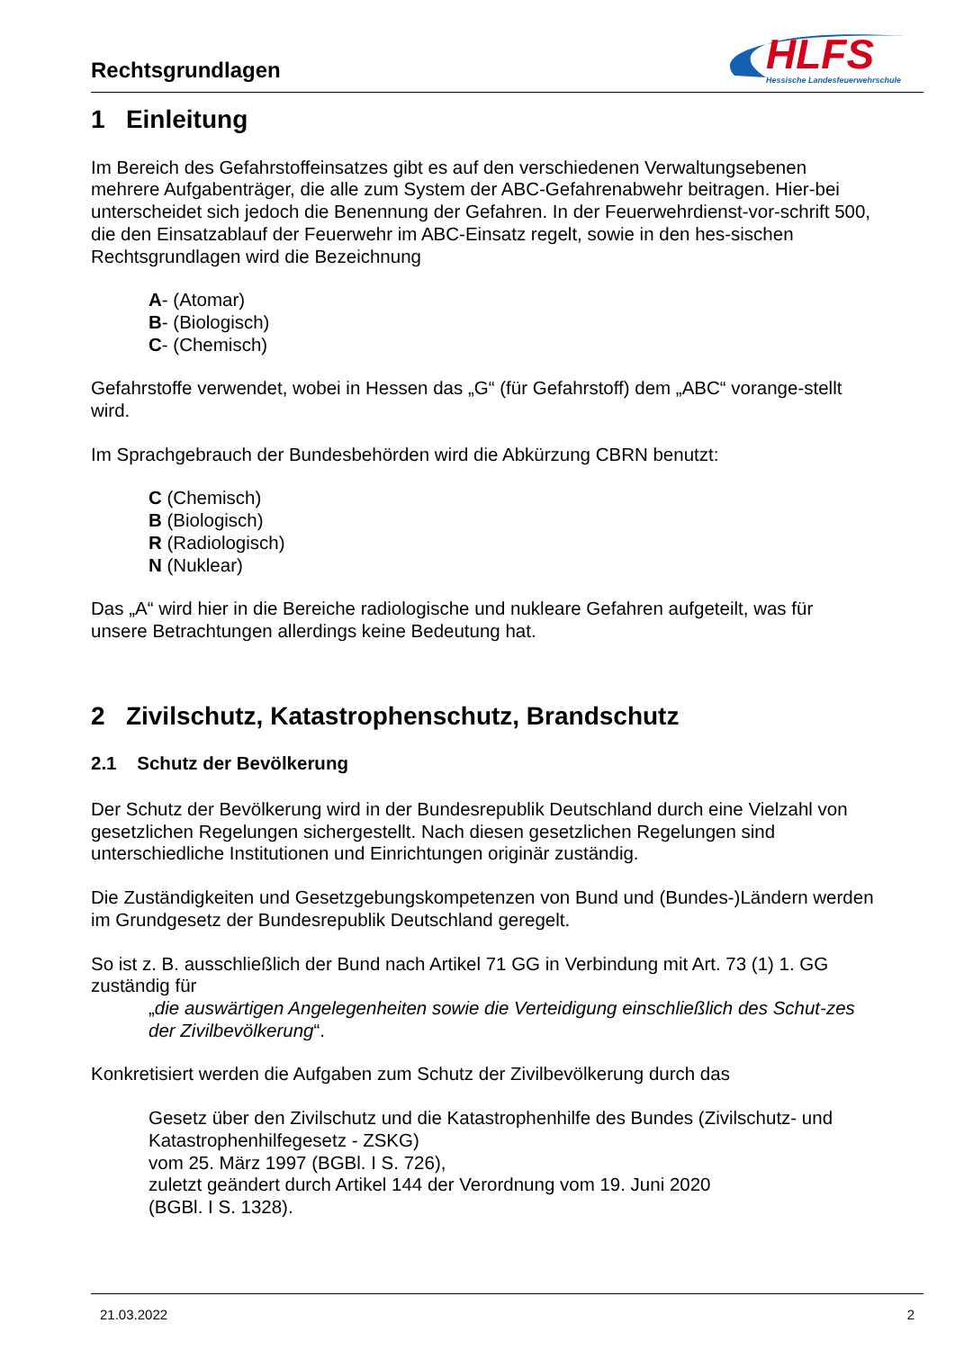Rechtsgrundlagen
HLFS
Hessische Landesfeuerwehrschule
1 Einleitung
Im Bereich des Gefahrstoffeinsatzes gibt es auf den verschiedenen Verwaltungsebenen mehrere Aufgabenträger, die alle zum System der ABC-Gefahrenabwehr beitragen. Hier-bei unterscheidet sich jedoch die Benennung der Gefahren. In der Feuerwehrdienst-vor-schrift 500, die den Einsatzablauf der Feuerwehr im ABC-Einsatz regelt, sowie in den hes-sischen Rechtsgrundlagen wird die Bezeichnung
A- (Atomar)
B- (Biologisch)
C- (Chemisch)
Gefahrstoffe verwendet, wobei in Hessen das „G“ (für Gefahrstoff) dem „ABC“ vorange-stellt wird.
Im Sprachgebrauch der Bundesbehörden wird die Abkürzung CBRN benutzt:
C (Chemisch)
B (Biologisch)
R (Radiologisch)
N (Nuklear)
Das „A“ wird hier in die Bereiche radiologische und nukleare Gefahren aufgeteilt, was für unsere Betrachtungen allerdings keine Bedeutung hat.
2 Zivilschutz, Katastrophenschutz, Brandschutz
2.1 Schutz der Bevölkerung
Der Schutz der Bevölkerung wird in der Bundesrepublik Deutschland durch eine Vielzahl von gesetzlichen Regelungen sichergestellt. Nach diesen gesetzlichen Regelungen sind unterschiedliche Institutionen und Einrichtungen originär zuständig.
Die Zuständigkeiten und Gesetzgebungskompetenzen von Bund und (Bundes-)Ländern werden im Grundgesetz der Bundesrepublik Deutschland geregelt.
So ist z. B. ausschließlich der Bund nach Artikel 71 GG in Verbindung mit Art. 73 (1) 1. GG zuständig für
„die auswärtigen Angelegenheiten sowie die Verteidigung einschließlich des Schut-zes der Zivilbevölkerung“.
Konkretisiert werden die Aufgaben zum Schutz der Zivilbevölkerung durch das
Gesetz über den Zivilschutz und die Katastrophenhilfe des Bundes (Zivilschutz- und Katastrophenhilfegesetz - ZSKG)
vom 25. März 1997 (BGBl. I S. 726),
zuletzt geändert durch Artikel 144 der Verordnung vom 19. Juni 2020
(BGBl. I S. 1328).
21.03.2022 2